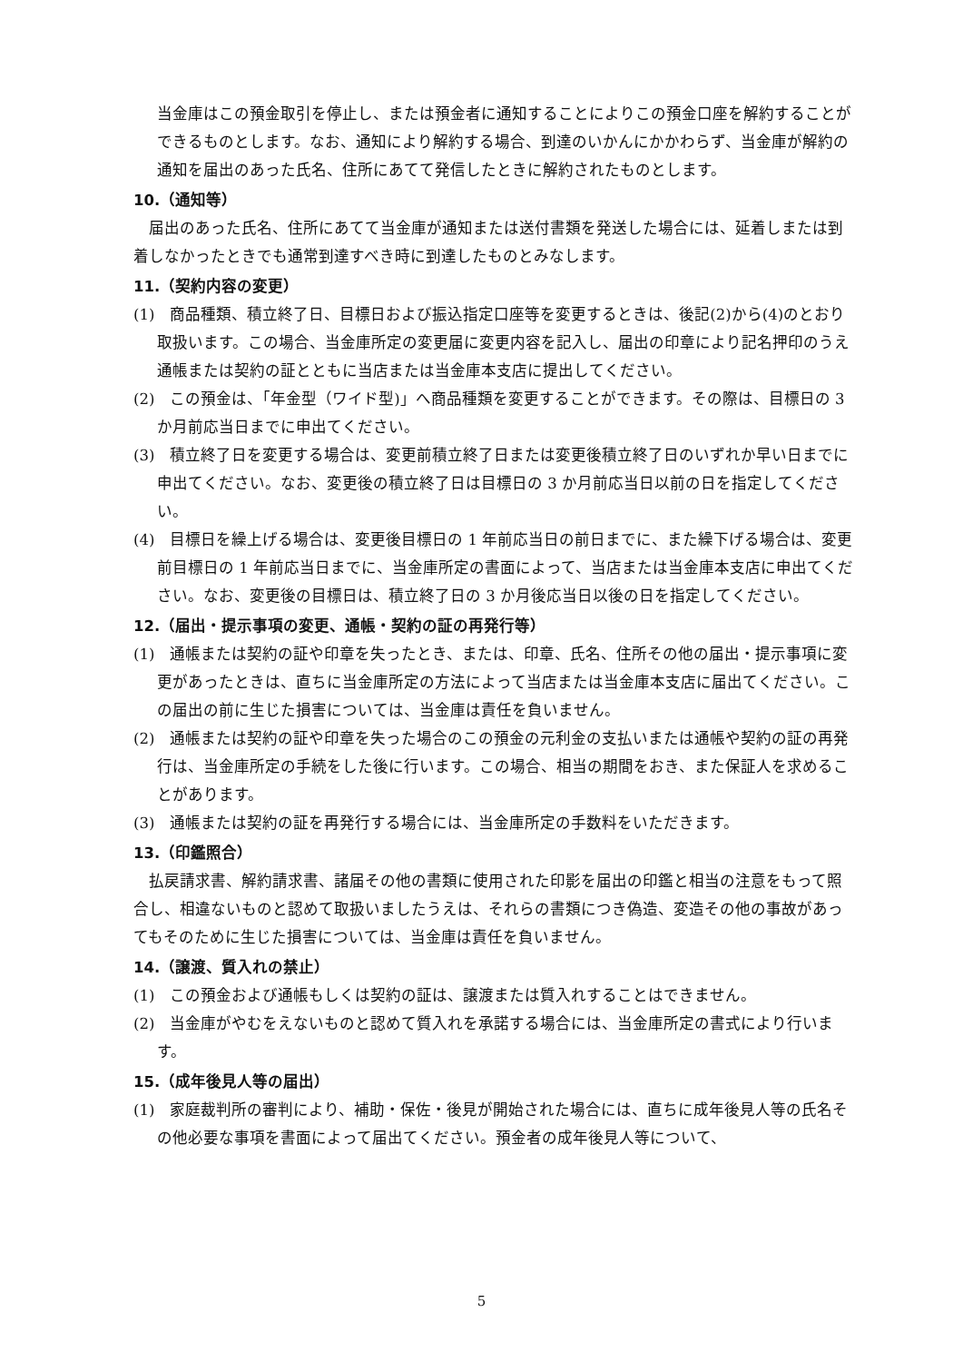当金庫はこの預金取引を停止し、または預金者に通知することによりこの預金口座を解約することができるものとします。なお、通知により解約する場合、到達のいかんにかかわらず、当金庫が解約の通知を届出のあった氏名、住所にあてて発信したときに解約されたものとします。
10.（通知等）
届出のあった氏名、住所にあてて当金庫が通知または送付書類を発送した場合には、延着しまたは到着しなかったときでも通常到達すべき時に到達したものとみなします。
11.（契約内容の変更）
(1)　商品種類、積立終了日、目標日および振込指定口座等を変更するときは、後記(2)から(4)のとおり取扱います。この場合、当金庫所定の変更届に変更内容を記入し、届出の印章により記名押印のうえ通帳または契約の証とともに当店または当金庫本支店に提出してください。
(2)　この預金は、「年金型（ワイド型)」へ商品種類を変更することができます。その際は、目標日の 3 か月前応当日までに申出てください。
(3)　積立終了日を変更する場合は、変更前積立終了日または変更後積立終了日のいずれか早い日までに申出てください。なお、変更後の積立終了日は目標日の 3 か月前応当日以前の日を指定してください。
(4)　目標日を繰上げる場合は、変更後目標日の 1 年前応当日の前日までに、また繰下げる場合は、変更前目標日の 1 年前応当日までに、当金庫所定の書面によって、当店または当金庫本支店に申出てください。なお、変更後の目標日は、積立終了日の 3 か月後応当日以後の日を指定してください。
12.（届出・提示事項の変更、通帳・契約の証の再発行等）
(1)　通帳または契約の証や印章を失ったとき、または、印章、氏名、住所その他の届出・提示事項に変更があったときは、直ちに当金庫所定の方法によって当店または当金庫本支店に届出てください。この届出の前に生じた損害については、当金庫は責任を負いません。
(2)　通帳または契約の証や印章を失った場合のこの預金の元利金の支払いまたは通帳や契約の証の再発行は、当金庫所定の手続をした後に行います。この場合、相当の期間をおき、また保証人を求めることがあります。
(3)　通帳または契約の証を再発行する場合には、当金庫所定の手数料をいただきます。
13.（印鑑照合）
払戻請求書、解約請求書、諸届その他の書類に使用された印影を届出の印鑑と相当の注意をもって照合し、相違ないものと認めて取扱いましたうえは、それらの書類につき偽造、変造その他の事故があってもそのために生じた損害については、当金庫は責任を負いません。
14.（譲渡、質入れの禁止）
(1)　この預金および通帳もしくは契約の証は、譲渡または質入れすることはできません。
(2)　当金庫がやむをえないものと認めて質入れを承諾する場合には、当金庫所定の書式により行います。
15.（成年後見人等の届出）
(1)　家庭裁判所の審判により、補助・保佐・後見が開始された場合には、直ちに成年後見人等の氏名その他必要な事項を書面によって届出てください。預金者の成年後見人等について、
5